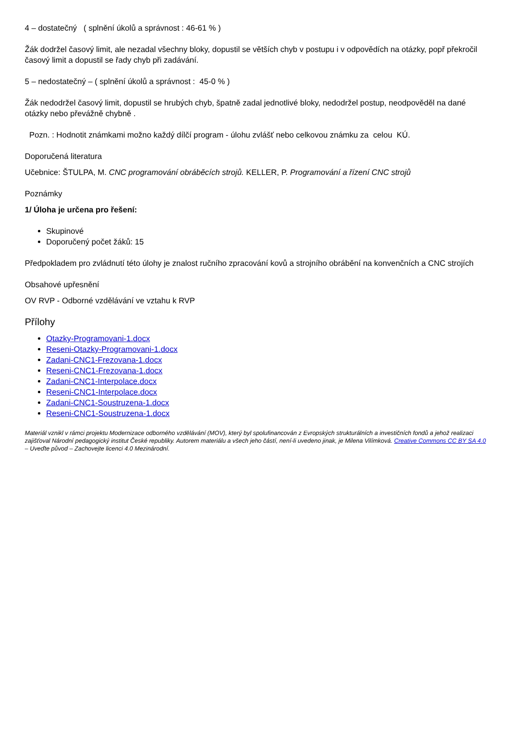4 – dostatečný ( splnění úkolů a správnost : 46-61 % )
Žák dodržel časový limit, ale nezadal všechny bloky, dopustil se větších chyb v postupu i v odpovědích na otázky, popř překročil časový limit a dopustil se řady chyb při zadávání.
5 – nedostatečný – ( splnění úkolů a správnost : 45-0 % )
Žák nedodržel časový limit, dopustil se hrubých chyb, špatně zadal jednotlivé bloky, nedodržel postup, neodpověděl na dané otázky nebo převážně chybně .
Pozn. : Hodnotit známkami možno každý dílčí program - úlohu zvlášť nebo celkovou známku za celou KÚ.
Doporučená literatura
Učebnice: ŠTULPA, M. CNC programování obráběcích strojů. KELLER, P. Programování a řízení CNC strojů
Poznámky
1/ Úloha je určena pro řešení:
Skupinové
Doporučený počet žáků: 15
Předpokladem pro zvládnutí této úlohy je znalost ručního zpracování kovů a strojního obrábění na konvenčních a CNC strojích
Obsahové upřesnění
OV RVP - Odborné vzdělávání ve vztahu k RVP
Přílohy
Otazky-Programovani-1.docx
Reseni-Otazky-Programovani-1.docx
Zadani-CNC1-Frezovana-1.docx
Reseni-CNC1-Frezovana-1.docx
Zadani-CNC1-Interpolace.docx
Reseni-CNC1-Interpolace.docx
Zadani-CNC1-Soustruzena-1.docx
Reseni-CNC1-Soustruzena-1.docx
Materiál vznikl v rámci projektu Modernizace odborného vzdělávání (MOV), který byl spolufinancován z Evropských strukturálních a investičních fondů a jehož realizaci zajišťoval Národní pedagogický institut České republiky. Autorem materiálu a všech jeho částí, není-li uvedeno jinak, je Milena Vilímková. Creative Commons CC BY SA 4.0 – Uveďte původ – Zachovejte licenci 4.0 Mezinárodní.